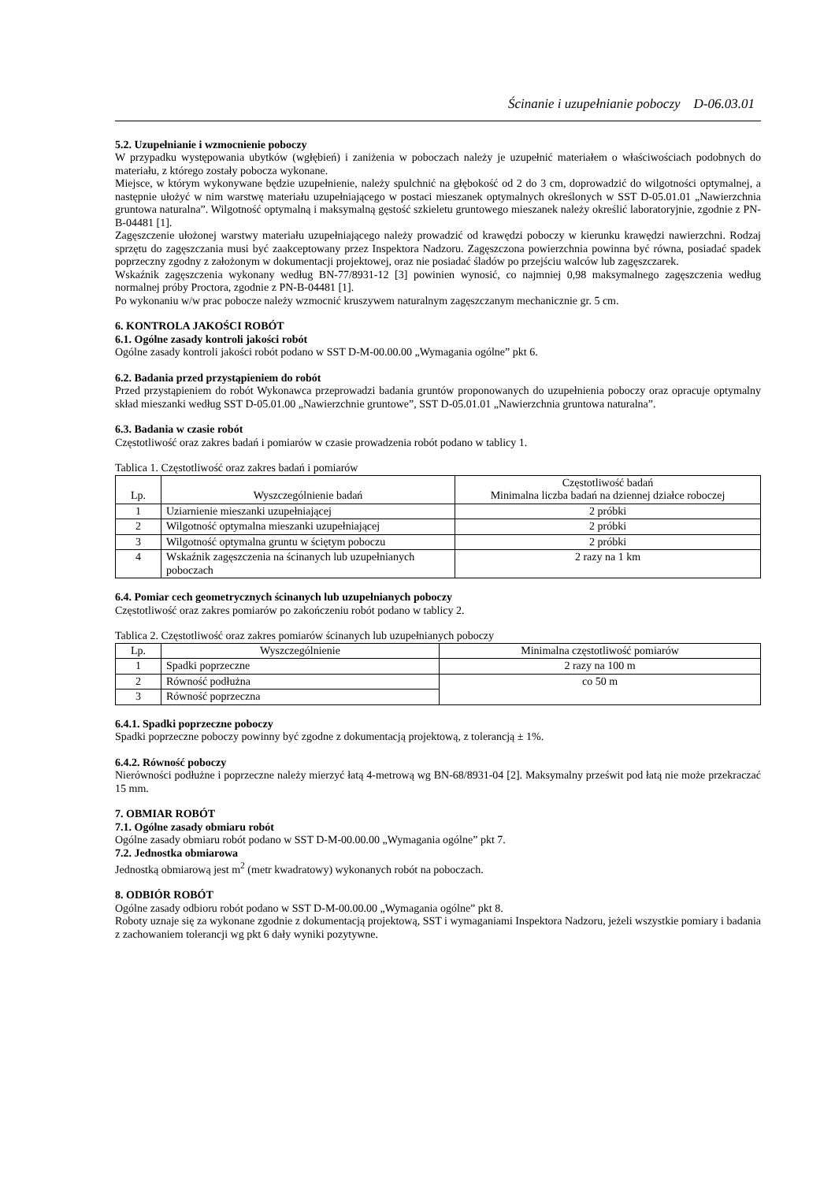Ścinanie i uzupełnianie poboczy D-06.03.01
5.2. Uzupełnianie i wzmocnienie poboczy
W przypadku występowania ubytków (wgłębień) i zaniżenia w poboczach należy je uzupełnić materiałem o właściwościach podobnych do materiału, z którego zostały pobocza wykonane.
Miejsce, w którym wykonywane będzie uzupełnienie, należy spulchnić na głębokość od 2 do 3 cm, doprowadzić do wilgotności optymalnej, a następnie ułożyć w nim warstwę materiału uzupełniającego w postaci mieszanek optymalnych określonych w SST D-05.01.01 „Nawierzchnia gruntowa naturalna”. Wilgotność optymalną i maksymalną gęstość szkieletu gruntowego mieszanek należy określić laboratoryjnie, zgodnie z PN-B-04481 [1].
Zagęszczenie ułożonej warstwy materiału uzupełniającego należy prowadzić od krawędzi poboczy w kierunku krawędzi nawierzchni. Rodzaj sprzętu do zagęszczania musi być zaakceptowany przez Inspektora Nadzoru. Zagęszczona powierzchnia powinna być równa, posiadać spadek poprzeczny zgodny z założonym w dokumentacji projektowej, oraz nie posiadać śladów po przejściu walców lub zagęszczarek.
Wskaźnik zagęszczenia wykonany według BN-77/8931-12 [3] powinien wynosić, co najmniej 0,98 maksymalnego zagęszczenia według normalnej próby Proctora, zgodnie z PN-B-04481 [1].
Po wykonaniu w/w prac pobocze należy wzmocnić kruszywem naturalnym zagęszczanym mechanicznie gr. 5 cm.
6. KONTROLA JAKOŚCI ROBÓT
6.1. Ogólne zasady kontroli jakości robót
Ogólne zasady kontroli jakości robót podano w SST D-M-00.00.00 „Wymagania ogólne” pkt 6.
6.2. Badania przed przystąpieniem do robót
Przed przystąpieniem do robót Wykonawca przeprowadzi badania gruntów proponowanych do uzupełnienia poboczy oraz opracuje optymalny skład mieszanki według SST D-05.01.00 „Nawierzchnie gruntowe”, SST D-05.01.01 „Nawierzchnia gruntowa naturalna”.
6.3. Badania w czasie robót
Częstotliwość oraz zakres badań i pomiarów w czasie prowadzenia robót podano w tablicy 1.
Tablica 1. Częstotliwość oraz zakres badań i pomiarów
| Lp. | Wyszczególnienie badań | Częstotliwość badań Minimalna liczba badań na dziennej działce roboczej |
| --- | --- | --- |
| 1 | Uziarnienie mieszanki uzupełniającej | 2 próbki |
| 2 | Wilgotność optymalna mieszanki uzupełniającej | 2 próbki |
| 3 | Wilgotność optymalna gruntu w ściętym poboczu | 2 próbki |
| 4 | Wskaźnik zagęszczenia na ścinanych lub uzupełnianych poboczach | 2 razy na 1 km |
6.4. Pomiar cech geometrycznych ścinanych lub uzupełnianych poboczy
Częstotliwość oraz zakres pomiarów po zakończeniu robót podano w tablicy 2.
Tablica 2. Częstotliwość oraz zakres pomiarów ścinanych lub uzupełnianych poboczy
| Lp. | Wyszczególnienie | Minimalna częstotliwość pomiarów |
| --- | --- | --- |
| 1 | Spadki poprzeczne | 2 razy na 100 m |
| 2 | Równość podłużna | co 50 m |
| 3 | Równość poprzeczna | |
6.4.1. Spadki poprzeczne poboczy
Spadki poprzeczne poboczy powinny być zgodne z dokumentacją projektową, z tolerancją ± 1%.
6.4.2. Równość poboczy
Nierówności podłużne i poprzeczne należy mierzyć łatą 4-metrową wg BN-68/8931-04 [2]. Maksymalny prześwit pod łatą nie może przekraczać 15 mm.
7. OBMIAR ROBÓT
7.1. Ogólne zasady obmiaru robót
Ogólne zasady obmiaru robót podano w SST D-M-00.00.00 „Wymagania ogólne” pkt 7.
7.2. Jednostka obmiarowa
Jednostką obmiarową jest m<sup>2</sup> (metr kwadratowy) wykonanych robót na poboczach.
8. ODBIÓR ROBÓT
Ogólne zasady odbioru robót podano w SST D-M-00.00.00 „Wymagania ogólne” pkt 8.
Roboty uznaje się za wykonane zgodnie z dokumentacją projektową, SST i wymaganiami Inspektora Nadzoru, jeżeli wszystkie pomiary i badania z zachowaniem tolerancji wg pkt 6 dały wyniki pozytywne.